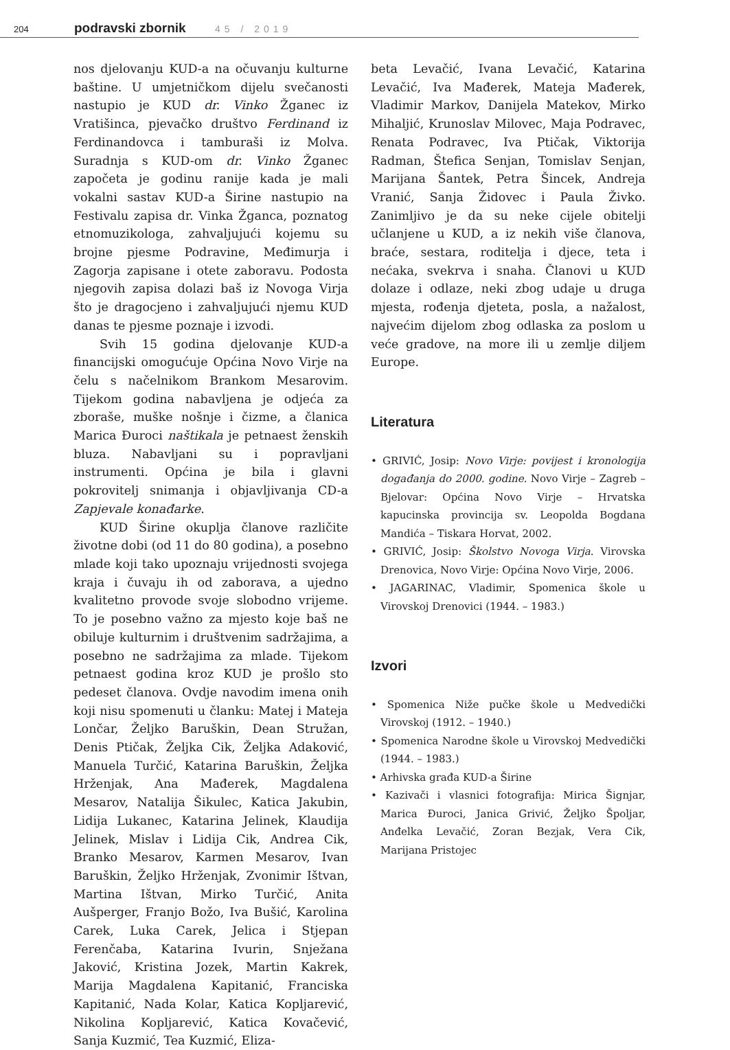204 podravski zbornik 45 / 2019
nos djelovanju KUD-a na očuvanju kulturne baštine. U umjetničkom dijelu svečanosti nastupio je KUD dr. Vinko Žganec iz Vratišinca, pjevačko društvo Ferdinand iz Ferdinandovca i tamburaši iz Molva. Suradnja s KUD-om dr. Vinko Žganec započeta je godinu ranije kada je mali vokalni sastav KUD-a Širine nastupio na Festivalu zapisa dr. Vinka Žganca, poznatog etnomuzikologa, zahvaljujući kojemu su brojne pjesme Podravine, Međimurja i Zagorja zapisane i otete zaboravu. Podosta njegovih zapisa dolazi baš iz Novoga Virja što je dragocjeno i zahvaljujući njemu KUD danas te pjesme poznaje i izvodi.
Svih 15 godina djelovanje KUD-a financijski omogućuje Općina Novo Virje na čelu s načelnikom Brankom Mesarovim. Tijekom godina nabavljena je odjeća za zboraše, muške nošnje i čizme, a članica Marica Đuroci naštikala je petnaest ženskih bluza. Nabavljani su i popravljani instrumenti. Općina je bila i glavni pokrovitelj snimanja i objavljivanja CD-a Zapjevale konađarke.
KUD Širine okuplja članove različite životne dobi (od 11 do 80 godina), a posebno mlade koji tako upoznaju vrijednosti svojega kraja i čuvaju ih od zaborava, a ujedno kvalitetno provode svoje slobodno vrijeme. To je posebno važno za mjesto koje baš ne obiluje kulturnim i društvenim sadržajima, a posebno ne sadržajima za mlade. Tijekom petnaest godina kroz KUD je prošlo sto pedeset članova. Ovdje navodim imena onih koji nisu spomenuti u članku: Matej i Mateja Lončar, Željko Baruškin, Dean Stružan, Denis Ptičak, Željka Cik, Željka Adaković, Manuela Turčić, Katarina Baruškin, Željka Hrženjak, Ana Mađerek, Magdalena Mesarov, Natalija Šikulec, Katica Jakubin, Lidija Lukanec, Katarina Jelinek, Klaudija Jelinek, Mislav i Lidija Cik, Andrea Cik, Branko Mesarov, Karmen Mesarov, Ivan Baruškin, Željko Hrženjak, Zvonimir Ištvan, Martina Ištvan, Mirko Turčić, Anita Aušperger, Franjo Božo, Iva Bušić, Karolina Carek, Luka Carek, Jelica i Stjepan Ferenčaba, Katarina Ivurin, Snježana Jaković, Kristina Jozek, Martin Kakrek, Marija Magdalena Kapitanić, Franciska Kapitanić, Nada Kolar, Katica Kopljarević, Nikolina Kopljarević, Katica Kovačević, Sanja Kuzmić, Tea Kuzmić, Eliza-
beta Levačić, Ivana Levačić, Katarina Levačić, Iva Mađerek, Mateja Mađerek, Vladimir Markov, Danijela Matekov, Mirko Mihaljić, Krunoslav Milovec, Maja Podravec, Renata Podravec, Iva Ptičak, Viktorija Radman, Štefica Senjan, Tomislav Senjan, Marijana Šantek, Petra Šincek, Andreja Vranić, Sanja Židovec i Paula Živko. Zanimljivo je da su neke cijele obitelji učlanjene u KUD, a iz nekih više članova, braće, sestara, roditelja i djece, teta i nećaka, svekrva i snaha. Članovi u KUD dolaze i odlaze, neki zbog udaje u druga mjesta, rođenja djeteta, posla, a nažalost, najvećim dijelom zbog odlaska za poslom u veće gradove, na more ili u zemlje diljem Europe.
Literatura
• GRIVIĆ, Josip: Novo Virje: povijest i kronologija događanja do 2000. godine. Novo Virje – Zagreb – Bjelovar: Općina Novo Virje – Hrvatska kapucinska provincija sv. Leopolda Bogdana Mandića – Tiskara Horvat, 2002.
• GRIVIĆ, Josip: Školstvo Novoga Virja. Virovska Drenovica, Novo Virje: Općina Novo Virje, 2006.
• JAGARINAC, Vladimir, Spomenica škole u Virovskoj Drenovici (1944. – 1983.)
Izvori
• Spomenica Niže pučke škole u Medvedički Virovskoj (1912. – 1940.)
• Spomenica Narodne škole u Virovskoj Medvedički (1944. – 1983.)
• Arhivska građa KUD-a Širine
• Kazivači i vlasnici fotografija: Mirica Šignjar, Marica Đuroci, Janica Grivić, Željko Špoljar, Anđelka Levačić, Zoran Bezjak, Vera Cik, Marijana Pristojec